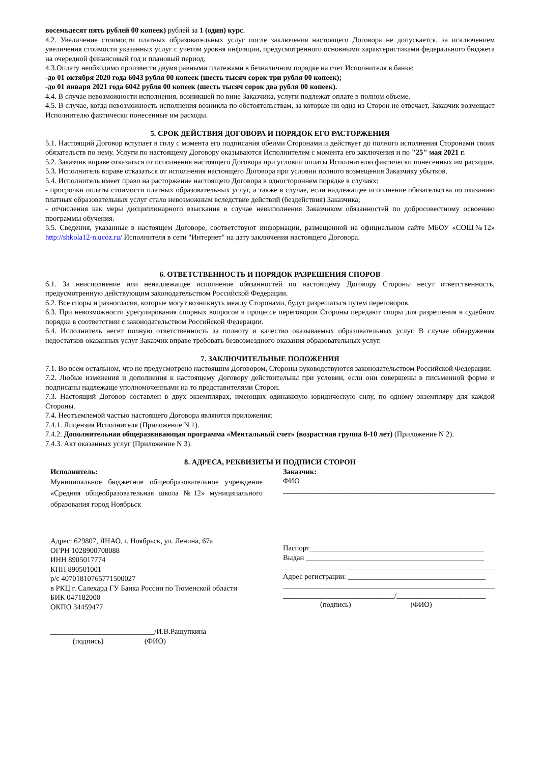восемьдесят пять рублей 00 копеек) рублей за 1 (один) курс.
4.2. Увеличение стоимости платных образовательных услуг после заключения настоящего Договора не допускается, за исключением увеличения стоимости указанных услуг с учетом уровня инфляции, предусмотренного основными характеристиками федерального бюджета на очередной финансовый год и плановый период.
4.3.Оплату необходимо произвести двумя равными платежами в безналичном порядке на счет Исполнителя в банке:
-до 01 октября 2020 года 6043 рубля 00 копеек (шесть тысяч сорок три рубля 00 копеек);
-до 01 января 2021 года 6042 рубля 00 копеек (шесть тысяч сорок два рубля 00 копеек).
4.4. В случае невозможности исполнения, возникшей по вине Заказчика, услуги подлежат оплате в полном объеме.
4.5. В случае, когда невозможность исполнения возникла по обстоятельствам, за которые ни одна из Сторон не отвечает, Заказчик возмещает Исполнителю фактически понесенные им расходы.
5. СРОК ДЕЙСТВИЯ ДОГОВОРА И ПОРЯДОК ЕГО РАСТОРЖЕНИЯ
5.1. Настоящий Договор вступает в силу с момента его подписания обеими Сторонами и действует до полного исполнения Сторонами своих обязательств по нему. Услуги по настоящему Договору оказываются Исполнителем с момента его заключения и по "25" мая 2021 г.
5.2. Заказчик вправе отказаться от исполнения настоящего Договора при условии оплаты Исполнителю фактически понесенных им расходов.
5.3. Исполнитель вправе отказаться от исполнения настоящего Договора при условии полного возмещения Заказчику убытков.
5.4. Исполнитель имеет право на расторжение настоящего Договора в одностороннем порядке в случаях:
- просрочки оплаты стоимости платных образовательных услуг, а также в случае, если надлежащее исполнение обязательства по оказанию платных образовательных услуг стало невозможным вследствие действий (бездействия) Заказчика;
- отчисления как меры дисциплинарного взыскания в случае невыполнения Заказчиком обязанностей по добросовестному освоению программы обучения.
5.5. Сведения, указанные в настоящем Договоре, соответствуют информации, размещенной на официальном сайте МБОУ «СОШ№12» http://shkola12-n.ucoz.ru/ Исполнителя в сети "Интернет" на дату заключения настоящего Договора.
6. ОТВЕТСТВЕННОСТЬ И ПОРЯДОК РАЗРЕШЕНИЯ СПОРОВ
6.1. За неисполнение или ненадлежащее исполнение обязанностей по настоящему Договору Стороны несут ответственность, предусмотренную действующим законодательством Российской Федерации.
6.2. Все споры и разногласия, которые могут возникнуть между Сторонами, будут разрешаться путем переговоров.
6.3. При невозможности урегулирования спорных вопросов в процессе переговоров Стороны передают споры для разрешения в судебном порядке в соответствии с законодательством Российской Федерации.
6.4. Исполнитель несет полную ответственность за полноту и качество оказываемых образовательных услуг. В случае обнаружения недостатков оказанных услуг Заказчик вправе требовать безвозмездного оказания образовательных услуг.
7. ЗАКЛЮЧИТЕЛЬНЫЕ ПОЛОЖЕНИЯ
7.1. Во всем остальном, что не предусмотрено настоящим Договором, Стороны руководствуются законодательством Российской Федерации.
7.2. Любые изменения и дополнения к настоящему Договору действительны при условии, если они совершены в письменной форме и подписаны надлежаще уполномоченными на то представителями Сторон.
7.3. Настоящий Договор составлен в двух экземплярах, имеющих одинаковую юридическую силу, по одному экземпляру для каждой Стороны.
7.4. Неотъемлемой частью настоящего Договора являются приложения:
7.4.1. Лицензия Исполнителя (Приложение N 1).
7.4.2. Дополнительная общеразвивающая программа «Ментальный счет» (возрастная группа 8-10 лет) (Приложение N 2).
7.4.3. Акт оказанных услуг (Приложение N 3).
8. АДРЕСА, РЕКВИЗИТЫ И ПОДПИСИ СТОРОН
Исполнитель:
Муниципальное бюджетное общеобразовательное учреждение «Средняя общеобразовательная школа №12» муниципального образования город Ноябрьск
Адрес: 629807, ЯНАО, г. Ноябрьск, ул. Ленина, 67а
ОГРН 1028900708088
ИНН 8905017774
КПП 890501001
р/с 40701810765771500027
в РКЦ г. Салехард ГУ Банка России по Тюменской области
БИК 047182000
ОКПО 34459477
____________________________/И.В.Ращупкина
(подпись) (ФИО)
Заказчик:
ФИО____________________________________________________
_________________________________________________________
Паспорт_______________________________________________
Выдан ________________________________________________
_________________________________________________________
Адрес регистрации: _____________________________________
_________________________________________________________
______________________________/________________________
(подпись) (ФИО)